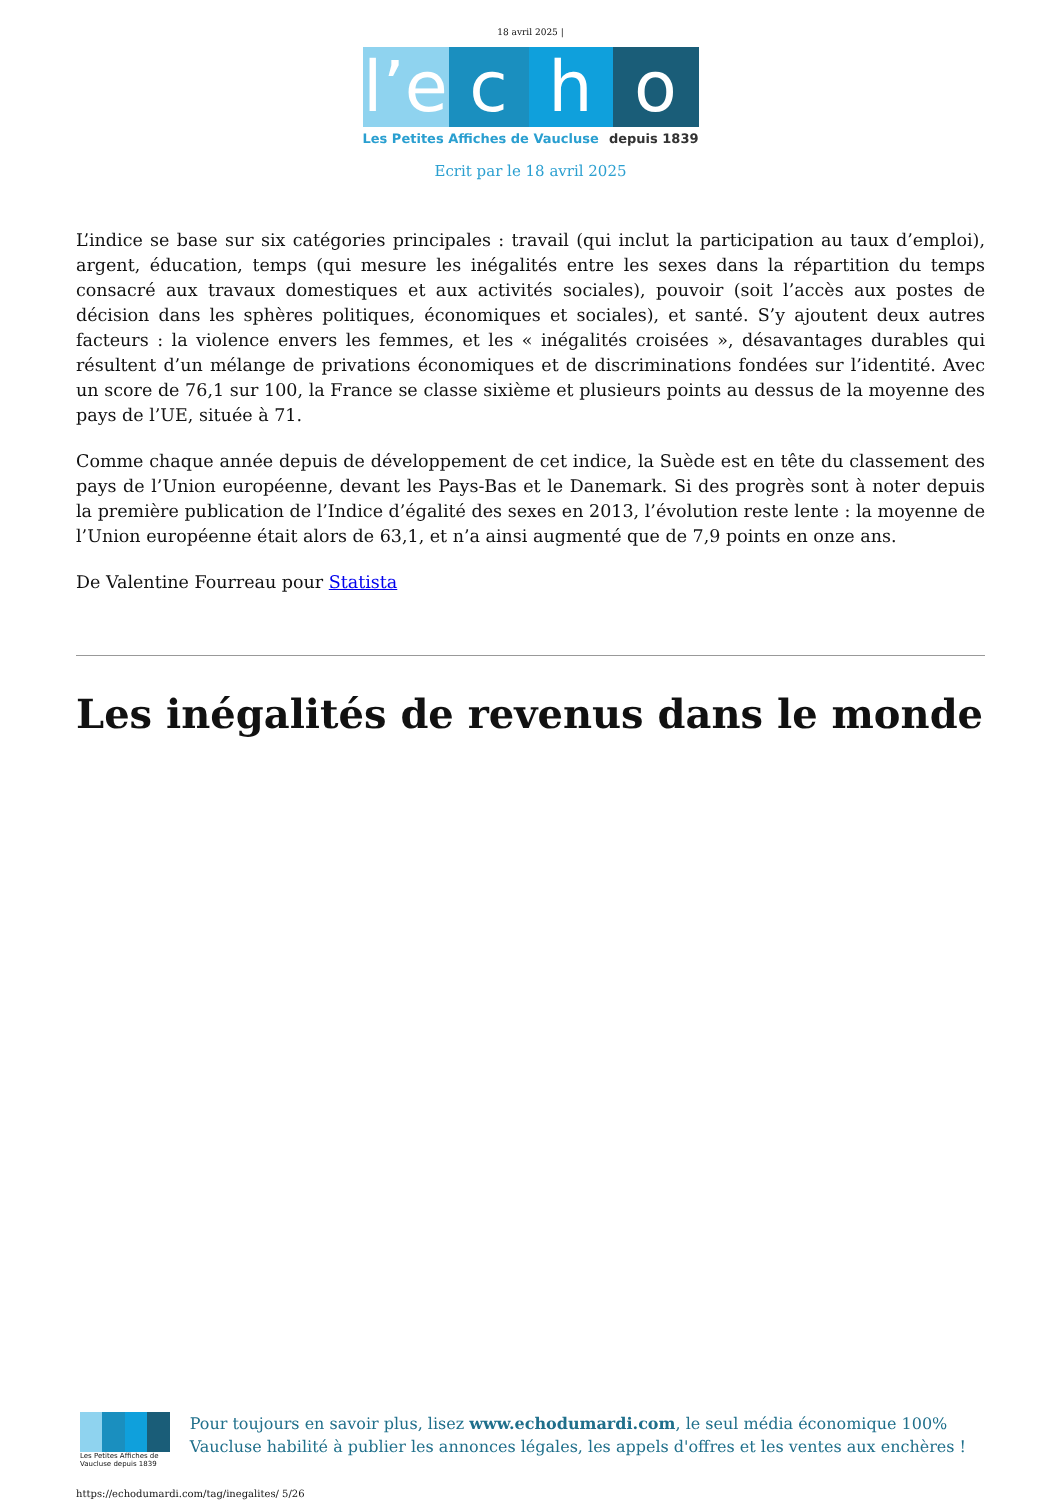18 avril 2025 |
l’e
c h o
Les Petites Affiches de Vaucluse depuis 1839
Ecrit par le 18 avril 2025
L’indice se base sur six catégories principales : travail (qui inclut la participation au taux d’emploi), argent, éducation, temps (qui mesure les inégalités entre les sexes dans la répartition du temps consacré aux travaux domestiques et aux activités sociales), pouvoir (soit l’accès aux postes de décision dans les sphères politiques, économiques et sociales), et santé. S’y ajoutent deux autres facteurs : la violence envers les femmes, et les « inégalités croisées », désavantages durables qui résultent d’un mélange de privations économiques et de discriminations fondées sur l’identité. Avec un score de 76,1 sur 100, la France se classe sixième et plusieurs points au dessus de la moyenne des pays de l’UE, située à 71.
Comme chaque année depuis de développement de cet indice, la Suède est en tête du classement des pays de l’Union européenne, devant les Pays-Bas et le Danemark. Si des progrès sont à noter depuis la première publication de l’Indice d’égalité des sexes en 2013, l’évolution reste lente : la moyenne de l’Union européenne était alors de 63,1, et n’a ainsi augmenté que de 7,9 points en onze ans.
De Valentine Fourreau pour Statista
Les inégalités de revenus dans le monde
Les Petites Affiches de Vaucluse depuis 1839
Pour toujours en savoir plus, lisez www.echodumardi.com, le seul média économique 100% Vaucluse habilité à publier les annonces légales, les appels d'offres et les ventes aux enchères !
https://echodumardi.com/tag/inegalites/ 5/26